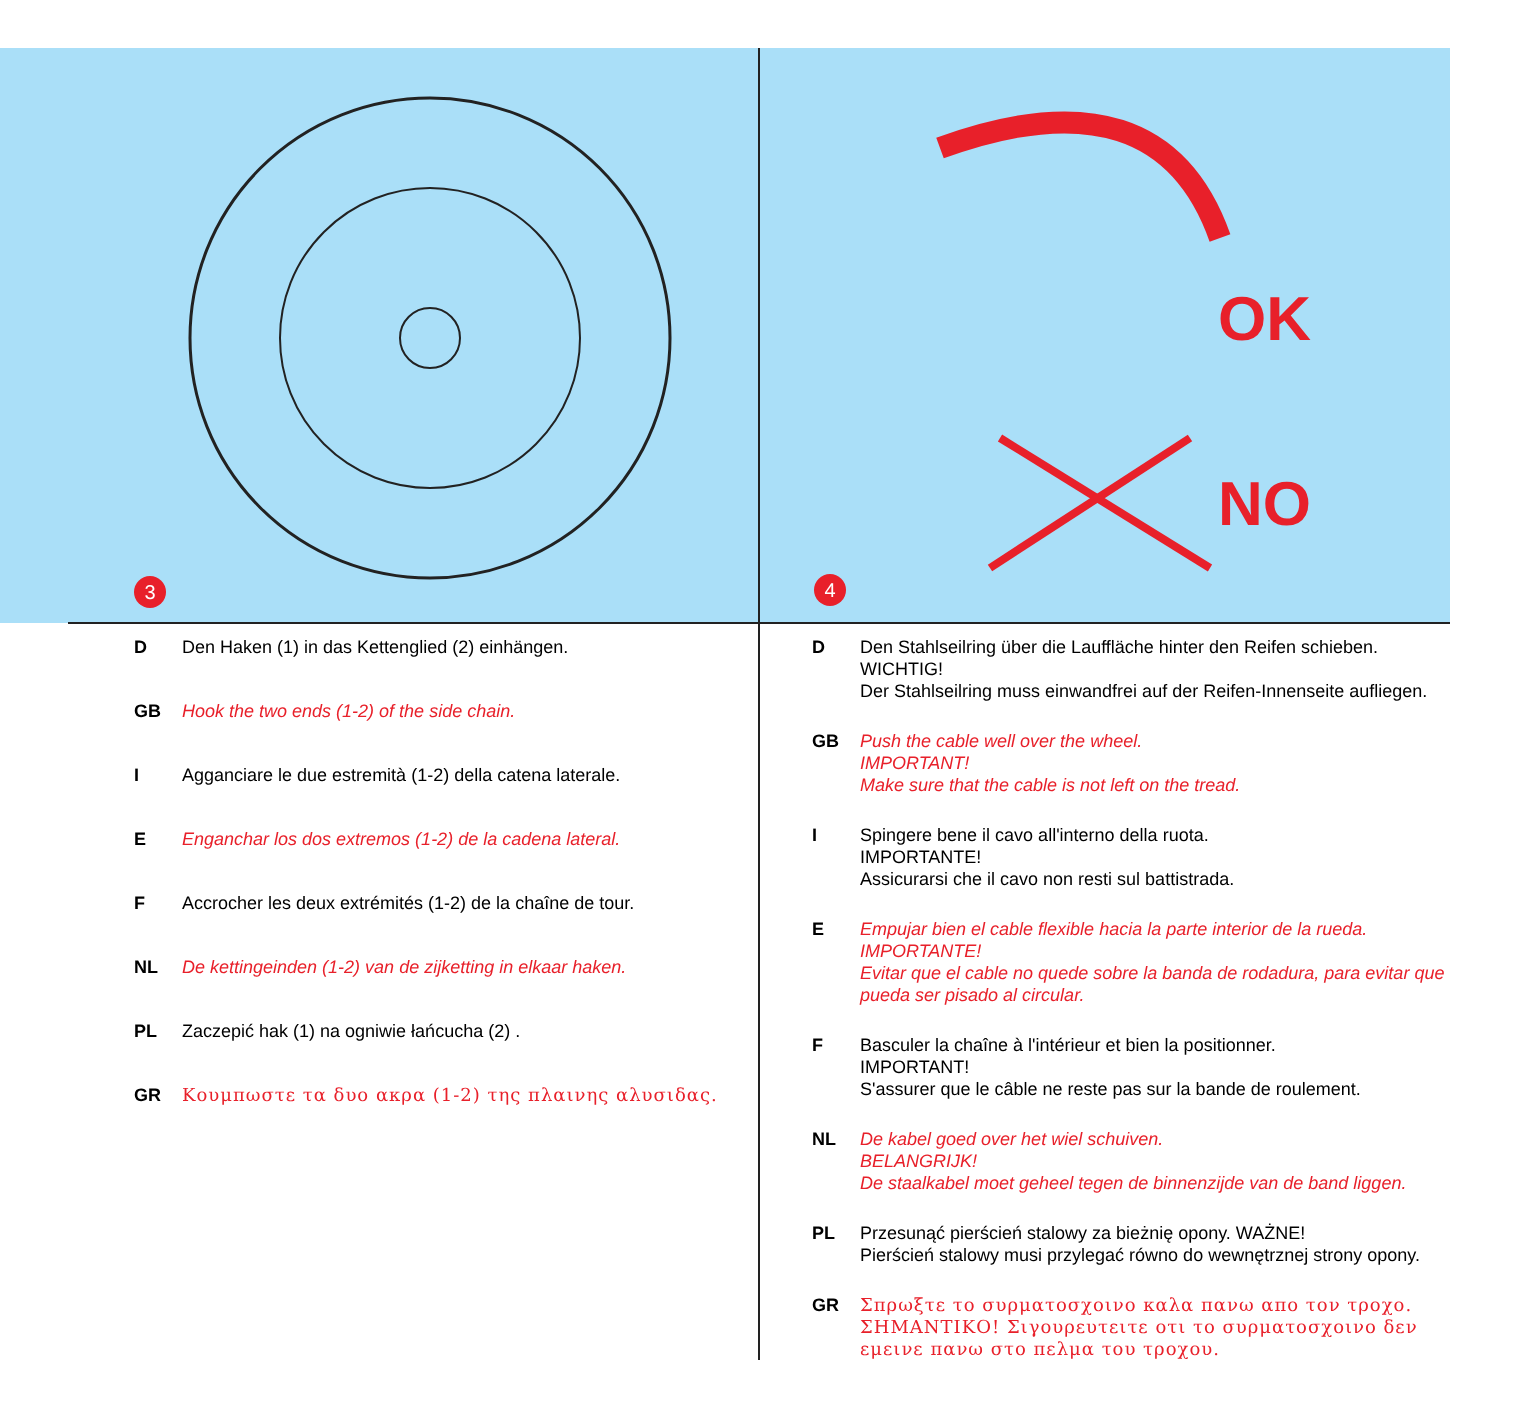3
OK
NO
4
D Den Haken (1) in das Kettenglied (2) einhängen.
GB Hook the two ends (1-2) of the side chain.
I Agganciare le due estremità (1-2) della catena laterale.
E Enganchar los dos extremos (1-2) de la cadena lateral.
F Accrocher les deux extrémités (1-2) de la chaîne de tour.
NL De kettingeinden (1-2) van de zijketting in elkaar haken.
PL Zaczepić hak (1) na ogniwie łańcucha (2) .
GR Κουμπωστε τα δυο ακρα (1-2) της πλαινης αλυσιδας.
D Den Stahlseilring über die Lauffläche hinter den Reifen schieben.
WICHTIG!
Der Stahlseilring muss einwandfrei auf der Reifen-Innenseite aufliegen.
GB Push the cable well over the wheel.
IMPORTANT!
Make sure that the cable is not left on the tread.
I Spingere bene il cavo all'interno della ruota.
IMPORTANTE!
Assicurarsi che il cavo non resti sul battistrada.
E Empujar bien el cable flexible hacia la parte interior de la rueda.
IMPORTANTE!
Evitar que el cable no quede sobre la banda de rodadura, para evitar que pueda ser pisado al circular.
F Basculer la chaîne à l'intérieur et bien la positionner.
IMPORTANT!
S'assurer que le câble ne reste pas sur la bande de roulement.
NL De kabel goed over het wiel schuiven.
BELANGRIJK!
De staalkabel moet geheel tegen de binnenzijde van de band liggen.
PL Przesunąć pierścień stalowy za bieżnię opony. WAŻNE!
Pierścień stalowy musi przylegać równo do wewnętrznej strony opony.
GR Σπρωξτε το συρματοσχοινο καλα πανω απο τον τροχο. ΣΗΜΑΝΤΙΚΟ! Σιγουρευτειτε οτι το συρματοσχοινο δεν εμεινε πανω στο πελμα του τροχου.